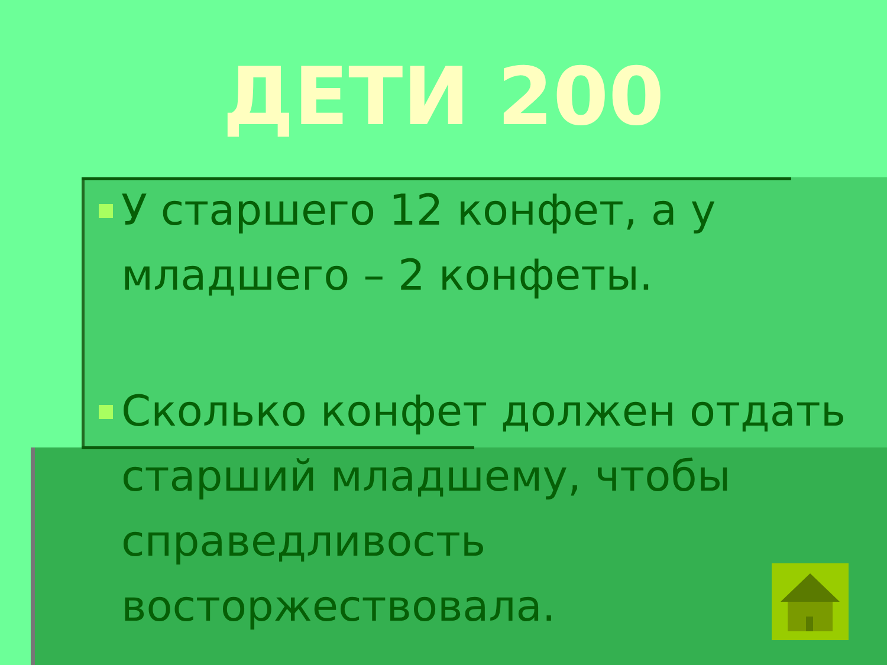ДЕТИ 200
У старшего 12 конфет, а у младшего – 2 конфеты.
Сколько конфет должен отдать старший младшему, чтобы справедливость восторжествовала.